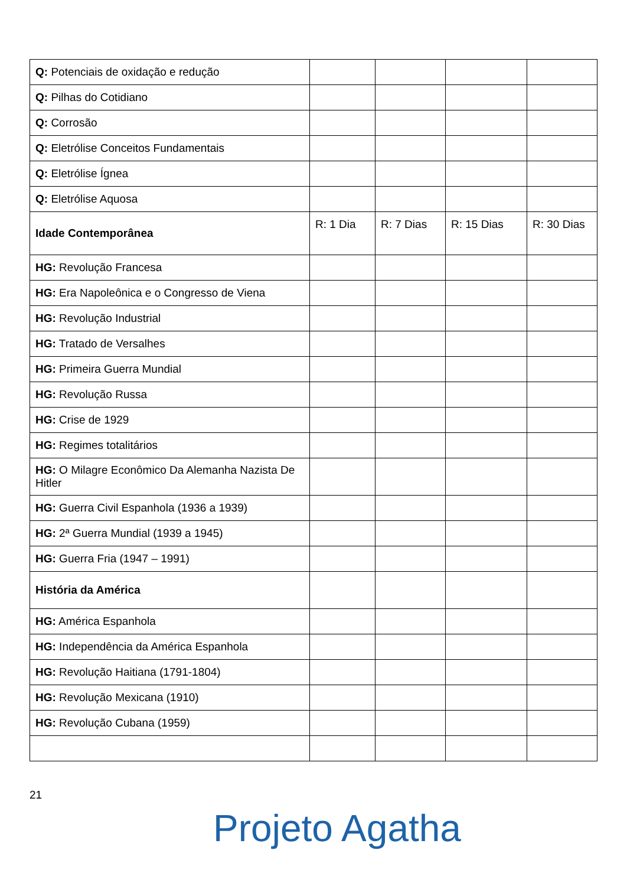| Q: Potenciais de oxidação e redução | | | | |
| Q: Pilhas do Cotidiano | | | | |
| Q: Corrosão | | | | |
| Q: Eletrólise Conceitos Fundamentais | | | | |
| Q: Eletrólise Ígnea | | | | |
| Q: Eletrólise Aquosa | | | | |
| Idade Contemporânea | R: 1 Dia | R: 7 Dias | R: 15 Dias | R: 30 Dias |
| HG: Revolução Francesa | | | | |
| HG: Era Napoleônica e o Congresso de Viena | | | | |
| HG: Revolução Industrial | | | | |
| HG: Tratado de Versalhes | | | | |
| HG: Primeira Guerra Mundial | | | | |
| HG: Revolução Russa | | | | |
| HG: Crise de 1929 | | | | |
| HG: Regimes totalitários | | | | |
| HG: O Milagre Econômico Da Alemanha Nazista De Hitler | | | | |
| HG: Guerra Civil Espanhola (1936 a 1939) | | | | |
| HG: 2ª Guerra Mundial (1939 a 1945) | | | | |
| HG: Guerra Fria (1947 – 1991) | | | | |
| História da América | | | | |
| HG: América Espanhola | | | | |
| HG: Independência da América Espanhola | | | | |
| HG: Revolução Haitiana (1791-1804) | | | | |
| HG: Revolução Mexicana (1910) | | | | |
| HG: Revolução Cubana (1959) | | | | |
21
Projeto Agatha